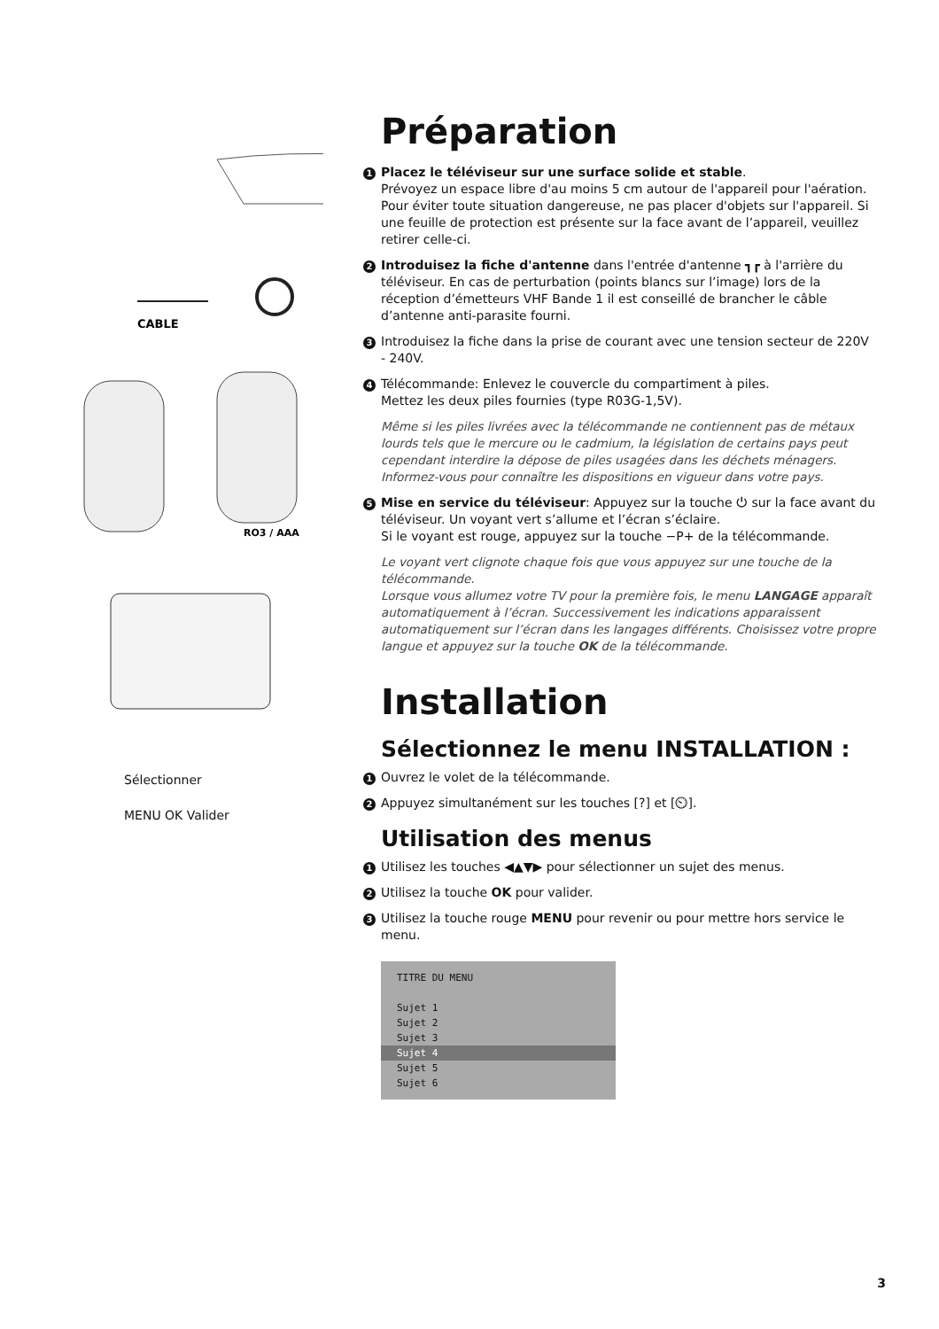CABLE
RO3 / AAA
Sélectionner
MENU OK Valider
Préparation
1 Placez le téléviseur sur une surface solide et stable.
Prévoyez un espace libre d'au moins 5 cm autour de l'appareil pour l'aération. Pour éviter toute situation dangereuse, ne pas placer d'objets sur l'appareil. Si une feuille de protection est présente sur la face avant de l’appareil, veuillez retirer celle-ci.
2 Introduisez la fiche d'antenne dans l'entrée d'antenne ┓┏ à l'arrière du téléviseur. En cas de perturbation (points blancs sur l’image) lors de la réception d’émetteurs VHF Bande 1 il est conseillé de brancher le câble d’antenne anti-parasite fourni.
3 Introduisez la fiche dans la prise de courant avec une tension secteur de 220V - 240V.
4 Télécommande: Enlevez le couvercle du compartiment à piles.
Mettez les deux piles fournies (type R03G-1,5V).
Même si les piles livrées avec la télécommande ne contiennent pas de métaux lourds tels que le mercure ou le cadmium, la législation de certains pays peut cependant interdire la dépose de piles usagées dans les déchets ménagers.
Informez-vous pour connaître les dispositions en vigueur dans votre pays.
5 Mise en service du téléviseur: Appuyez sur la touche ⏻ sur la face avant du téléviseur. Un voyant vert s’allume et l’écran s’éclaire.
Si le voyant est rouge, appuyez sur la touche −P+ de la télécommande.
Le voyant vert clignote chaque fois que vous appuyez sur une touche de la télécommande.
Lorsque vous allumez votre TV pour la première fois, le menu LANGAGE apparaît automatiquement à l’écran. Successivement les indications apparaissent automatiquement sur l’écran dans les langages différents. Choisissez votre propre langue et appuyez sur la touche OK de la télécommande.
Installation
Sélectionnez le menu INSTALLATION :
1 Ouvrez le volet de la télécommande.
2 Appuyez simultanément sur les touches [?] et [⏲].
Utilisation des menus
1 Utilisez les touches ◀▲▼▶ pour sélectionner un sujet des menus.
2 Utilisez la touche OK pour valider.
3 Utilisez la touche rouge MENU pour revenir ou pour mettre hors service le menu.
TITRE DU MENU
Sujet 1
Sujet 2
Sujet 3
Sujet 4
Sujet 5
Sujet 6
3